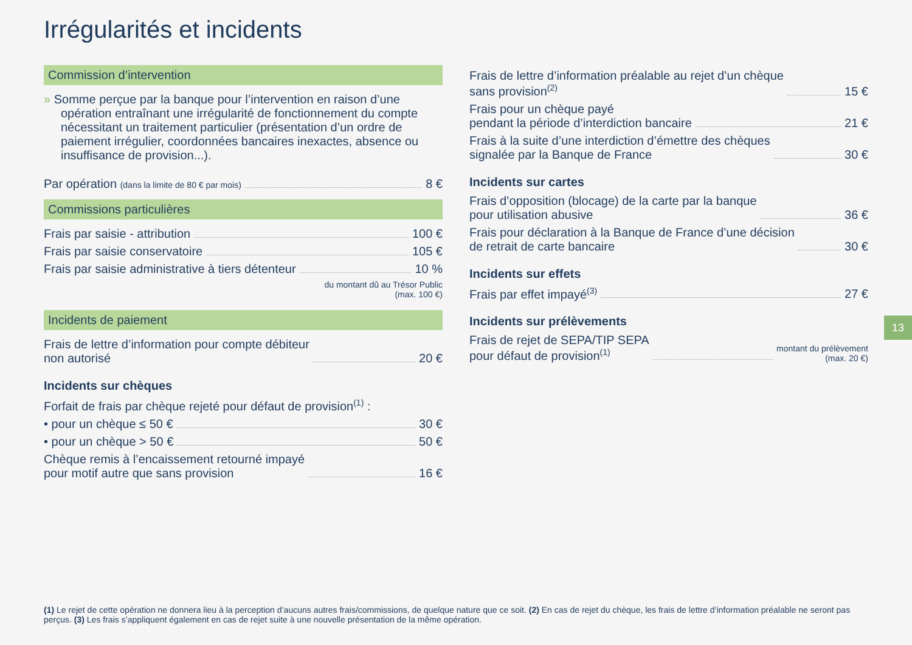Irrégularités et incidents
Commission d’intervention
» Somme perçue par la banque pour l’intervention en raison d’une opération entraînant une irrégularité de fonctionnement du compte nécessitant un traitement particulier (présentation d’un ordre de paiement irrégulier, coordonnées bancaires inexactes, absence ou insuffisance de provision...).
Par opération (dans la limite de 80 € par mois) 8 €
Commissions particulières
Frais par saisie - attribution 100 €
Frais par saisie conservatoire 105 €
Frais par saisie administrative à tiers détenteur 10 %
du montant dû au Trésor Public
(max. 100 €)
Incidents de paiement
Frais de lettre d’information pour compte débiteur
non autorisé 20 €
Incidents sur chèques
Forfait de frais par chèque rejeté pour défaut de provision<sup>(1)</sup> :
• pour un chèque ≤ 50 € 30 €
• pour un chèque > 50 € 50 €
Chèque remis à l’encaissement retourné impayé
pour motif autre que sans provision 16 €
Frais de lettre d’information préalable au rejet d’un chèque
sans provision<sup>(2)</sup> 15 €
Frais pour un chèque payé
pendant la période d’interdiction bancaire 21 €
Frais à la suite d’une interdiction d’émettre des chèques
signalée par la Banque de France 30 €
Incidents sur cartes
Frais d’opposition (blocage) de la carte par la banque
pour utilisation abusive 36 €
Frais pour déclaration à la Banque de France d’une décision
de retrait de carte bancaire 30 €
Incidents sur effets
Frais par effet impayé<sup>(3)</sup> 27 €
Incidents sur prélèvements
Frais de rejet de SEPA/TIP SEPA
pour défaut de provision<sup>(1)</sup> montant du prélèvement
(max. 20 €)
13
(1) Le rejet de cette opération ne donnera lieu à la perception d’aucuns autres frais/commissions, de quelque nature que ce soit. (2) En cas de rejet du chèque, les frais de lettre d’information préalable ne seront pas perçus. (3) Les frais s’appliquent également en cas de rejet suite à une nouvelle présentation de la même opération.